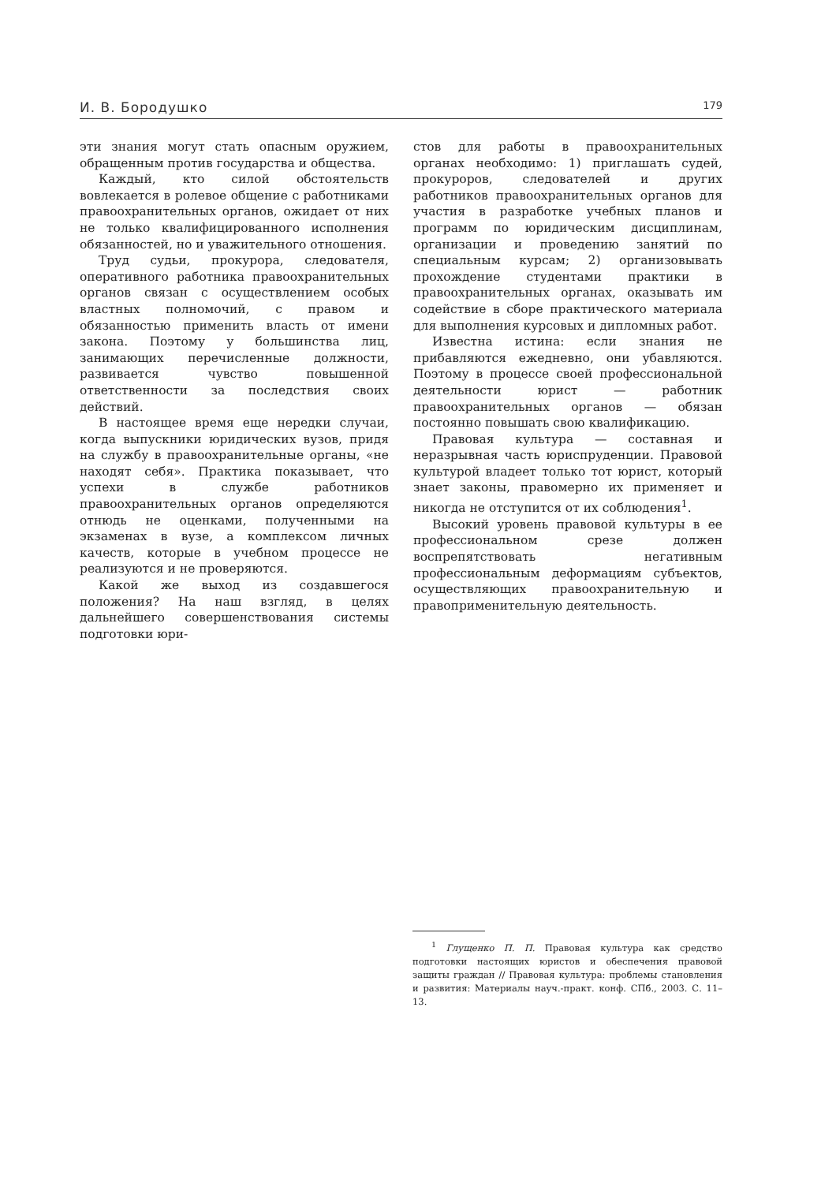И. В. Бородушко 179
эти знания могут стать опасным оружием, обращенным против государства и общества.
Каждый, кто силой обстоятельств вовлекается в ролевое общение с работниками правоохранительных органов, ожидает от них не только квалифицированного исполнения обязанностей, но и уважительного отношения.
Труд судьи, прокурора, следователя, оперативного работника правоохранительных органов связан с осуществлением особых властных полномочий, с правом и обязанностью применить власть от имени закона. Поэтому у большинства лиц, занимающих перечисленные должности, развивается чувство повышенной ответственности за последствия своих действий.
В настоящее время еще нередки случаи, когда выпускники юридических вузов, придя на службу в правоохранительные органы, «не находят себя». Практика показывает, что успехи в службе работников правоохранительных органов определяются отнюдь не оценками, полученными на экзаменах в вузе, а комплексом личных качеств, которые в учебном процессе не реализуются и не проверяются.
Какой же выход из создавшегося положения? На наш взгляд, в целях дальнейшего совершенствования системы подготовки юри-
стов для работы в правоохранительных органах необходимо: 1) приглашать судей, прокуроров, следователей и других работников правоохранительных органов для участия в разработке учебных планов и программ по юридическим дисциплинам, организации и проведению занятий по специальным курсам; 2) организовывать прохождение студентами практики в правоохранительных органах, оказывать им содействие в сборе практического материала для выполнения курсовых и дипломных работ.
Известна истина: если знания не прибавляются ежедневно, они убавляются. Поэтому в процессе своей профессиональной деятельности юрист — работник правоохранительных органов — обязан постоянно повышать свою квалификацию.
Правовая культура — составная и неразрывная часть юриспруденции. Правовой культурой владеет только тот юрист, который знает законы, правомерно их применяет и никогда не отступится от их соблюдения<sup>1</sup>.
Высокий уровень правовой культуры в ее профессиональном срезе должен воспрепятствовать негативным профессиональным деформациям субъектов, осуществляющих правоохранительную и правоприменительную деятельность.
<sup>1</sup> Глущенко П. П. Правовая культура как средство подготовки настоящих юристов и обеспечения правовой защиты граждан // Правовая культура: проблемы становления и развития: Материалы науч.-практ. конф. СПб., 2003. С. 11–13.